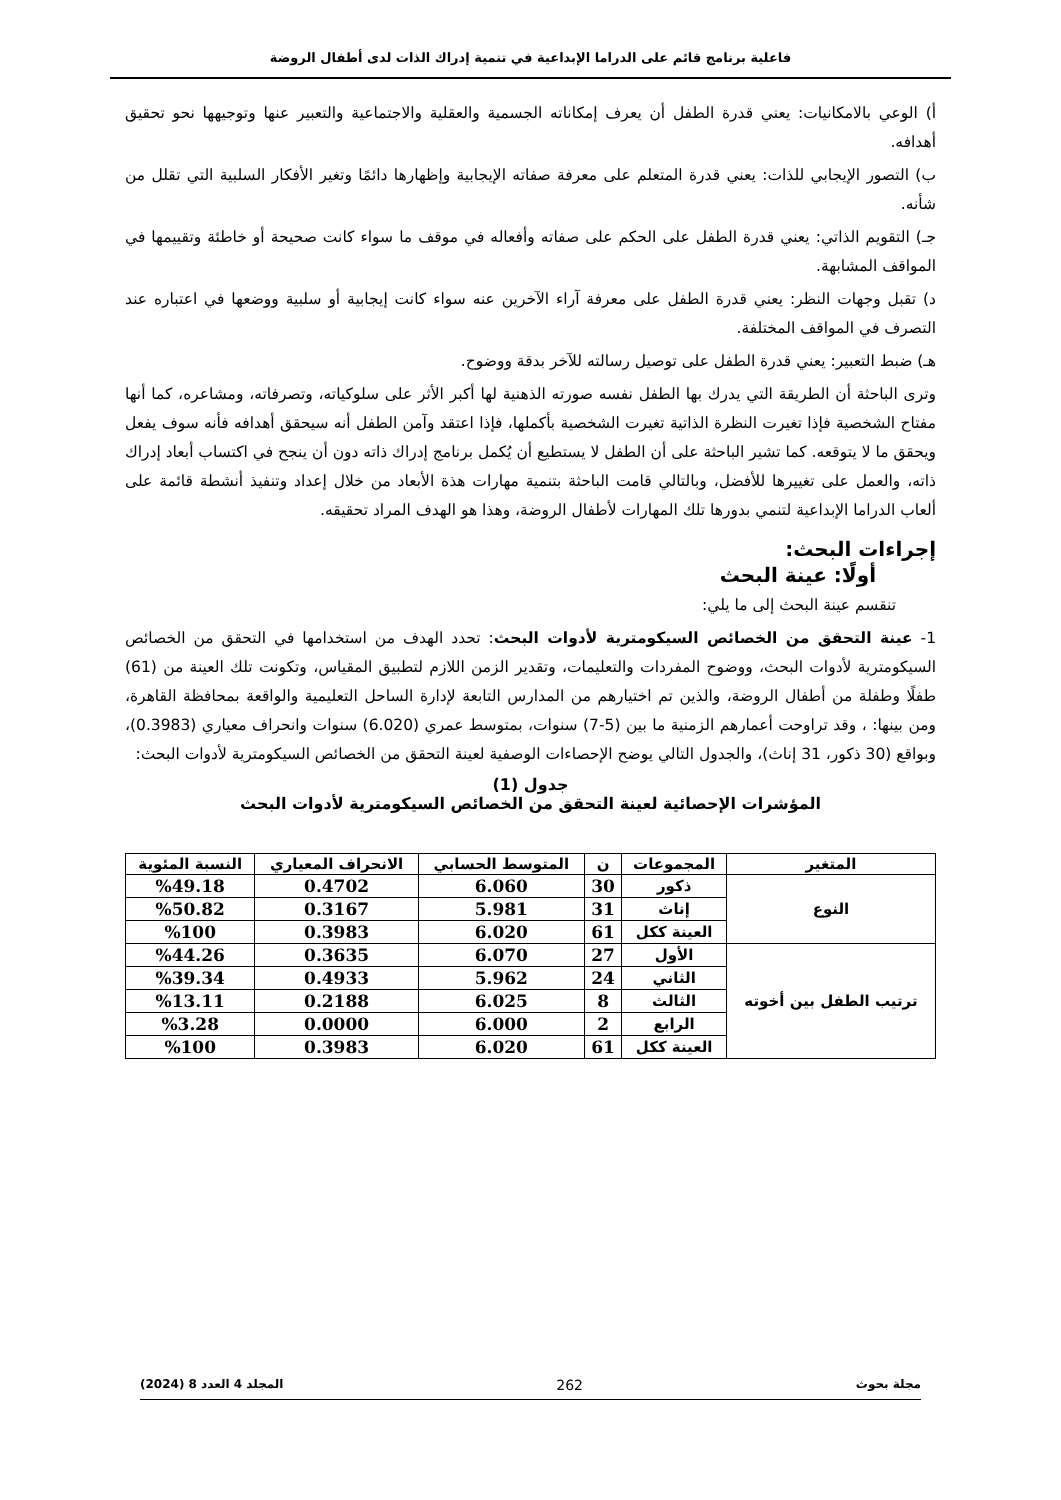فاعلية برنامج قائم على الدراما الإبداعية في تنمية إدراك الذات لدى أطفال الروضة
أ) الوعي بالامكانيات: يعني قدرة الطفل أن يعرف إمكاناته الجسمية والعقلية والاجتماعية والتعبير عنها وتوجيهها نحو تحقيق أهدافه.
ب) التصور الإيجابي للذات: يعني قدرة المتعلم على معرفة صفاته الإيجابية وإظهارها دائمًا وتغير الأفكار السلبية التي تقلل من شأنه.
جـ) التقويم الذاتي: يعني قدرة الطفل على الحكم على صفاته وأفعاله في موقف ما سواء كانت صحيحة أو خاطئة وتقييمها في المواقف المشابهة.
د) تقبل وجهات النظر: يعني قدرة الطفل على معرفة آراء الآخرين عنه سواء كانت إيجابية أو سلبية ووضعها في اعتباره عند التصرف في المواقف المختلفة.
هـ) ضبط التعبير: يعني قدرة الطفل على توصيل رسالته للآخر بدقة ووضوح.
وترى الباحثة أن الطريقة التي يدرك بها الطفل نفسه صورته الذهنية لها أكبر الأثر على سلوكياته، وتصرفاته، ومشاعره، كما أنها مفتاح الشخصية فإذا تغيرت النظرة الذاتية تغيرت الشخصية بأكملها، فإذا اعتقد وآمن الطفل أنه سيحقق أهدافه فأنه سوف يفعل ويحقق ما لا يتوقعه. كما تشير الباحثة على أن الطفل لا يستطيع أن يُكمل برنامج إدراك ذاته دون أن ينجح في اكتساب أبعاد إدراك ذاته، والعمل على تغييرها للأفضل، وبالتالي قامت الباحثة بتنمية مهارات هذة الأبعاد من خلال إعداد وتنفيذ أنشطة قائمة على ألعاب الدراما الإبداعية لتنمي بدورها تلك المهارات لأطفال الروضة، وهذا هو الهدف المراد تحقيقه.
إجراءات البحث:
أولًا: عينة البحث
تنقسم عينة البحث إلى ما يلي:
1- عينة التحقق من الخصائص السيكومترية لأدوات البحث: تحدد الهدف من استخدامها في التحقق من الخصائص السيكومترية لأدوات البحث، ووضوح المفردات والتعليمات، وتقدير الزمن اللازم لتطبيق المقياس، وتكونت تلك العينة من (61) طفلًا وطفلة من أطفال الروضة، والذين تم اختيارهم من المدارس التابعة لإدارة الساحل التعليمية والواقعة بمحافظة القاهرة، ومن بينها: ، وقد تراوحت أعمارهم الزمنية ما بين (5-7) سنوات، بمتوسط عمري (6.020) سنوات وانحراف معياري (0.3983)، وبواقع (30 ذكور، 31 إناث)، والجدول التالي يوضح الإحصاءات الوصفية لعينة التحقق من الخصائص السيكومترية لأدوات البحث:
جدول (1)
المؤشرات الإحصائية لعينة التحقق من الخصائص السيكومترية لأدوات البحث
| المتغير | المجموعات | ن | المتوسط الحسابي | الانحراف المعياري | النسبة المئوية |
| --- | --- | --- | --- | --- | --- |
| النوع | ذكور | 30 | 6.060 | 0.4702 | %49.18 |
| | إناث | 31 | 5.981 | 0.3167 | %50.82 |
| | العينة ككل | 61 | 6.020 | 0.3983 | %100 |
| ترتيب الطفل بين أخوته | الأول | 27 | 6.070 | 0.3635 | %44.26 |
| | الثاني | 24 | 5.962 | 0.4933 | %39.34 |
| | الثالث | 8 | 6.025 | 0.2188 | %13.11 |
| | الرابع | 2 | 6.000 | 0.0000 | %3.28 |
| | العينة ككل | 61 | 6.020 | 0.3983 | %100 |
مجلة بحوث 262 المجلد 4 العدد 8 (2024)